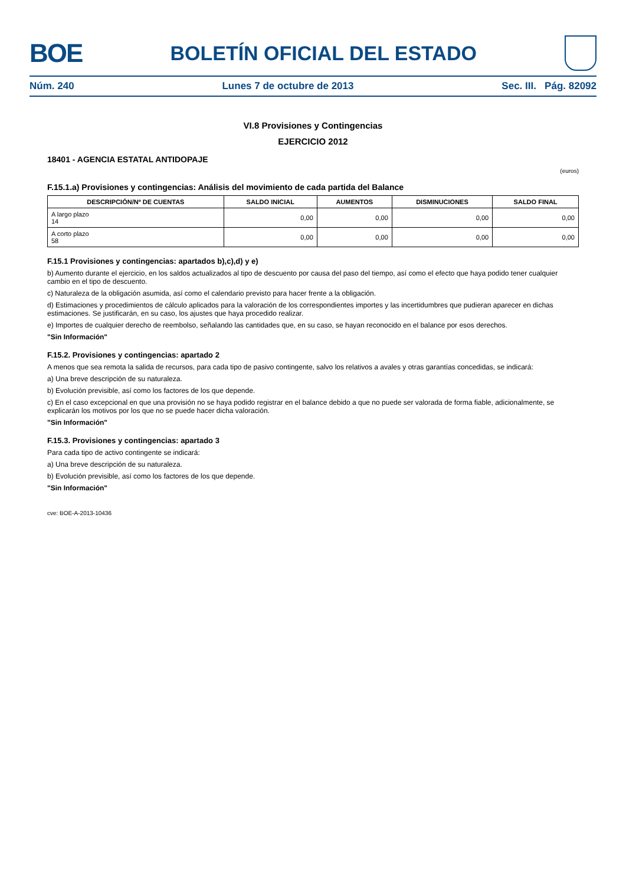BOE
BOLETÍN OFICIAL DEL ESTADO
Núm. 240 Lunes 7 de octubre de 2013 Sec. III. Pág. 82092
VI.8 Provisiones y Contingencias
EJERCICIO 2012
18401 - AGENCIA ESTATAL ANTIDOPAJE
(euros)
F.15.1.a) Provisiones y contingencias: Análisis del movimiento de cada partida del Balance
| DESCRIPCIÓN/Nº DE CUENTAS | SALDO INICIAL | AUMENTOS | DISMINUCIONES | SALDO FINAL |
| --- | --- | --- | --- | --- |
| A largo plazo 14 | 0,00 | 0,00 | 0,00 | 0,00 |
| A corto plazo 58 | 0,00 | 0,00 | 0,00 | 0,00 |
F.15.1 Provisiones y contingencias: apartados b),c),d) y e)
b) Aumento durante el ejercicio, en los saldos actualizados al tipo de descuento por causa del paso del tiempo, así como el efecto que haya podido tener cualquier cambio en el tipo de descuento.
c) Naturaleza de la obligación asumida, así como el calendario previsto para hacer frente a la obligación.
d) Estimaciones y procedimientos de cálculo aplicados para la valoración de los correspondientes importes y las incertidumbres que pudieran aparecer en dichas estimaciones. Se justificarán, en su caso, los ajustes que haya procedido realizar.
e) Importes de cualquier derecho de reembolso, señalando las cantidades que, en su caso, se hayan reconocido en el balance por esos derechos.
"Sin Información"
F.15.2. Provisiones y contingencias: apartado 2
A menos que sea remota la salida de recursos, para cada tipo de pasivo contingente, salvo los relativos a avales y otras garantías concedidas, se indicará:
a) Una breve descripción de su naturaleza.
b) Evolución previsible, así como los factores de los que depende.
c) En el caso excepcional en que una provisión no se haya podido registrar en el balance debido a que no puede ser valorada de forma fiable, adicionalmente, se explicarán los motivos por los que no se puede hacer dicha valoración.
"Sin Información"
F.15.3. Provisiones y contingencias: apartado 3
Para cada tipo de activo contingente se indicará:
a) Una breve descripción de su naturaleza.
b) Evolución previsible, así como los factores de los que depende.
"Sin Información"
cve: BOE-A-2013-10436